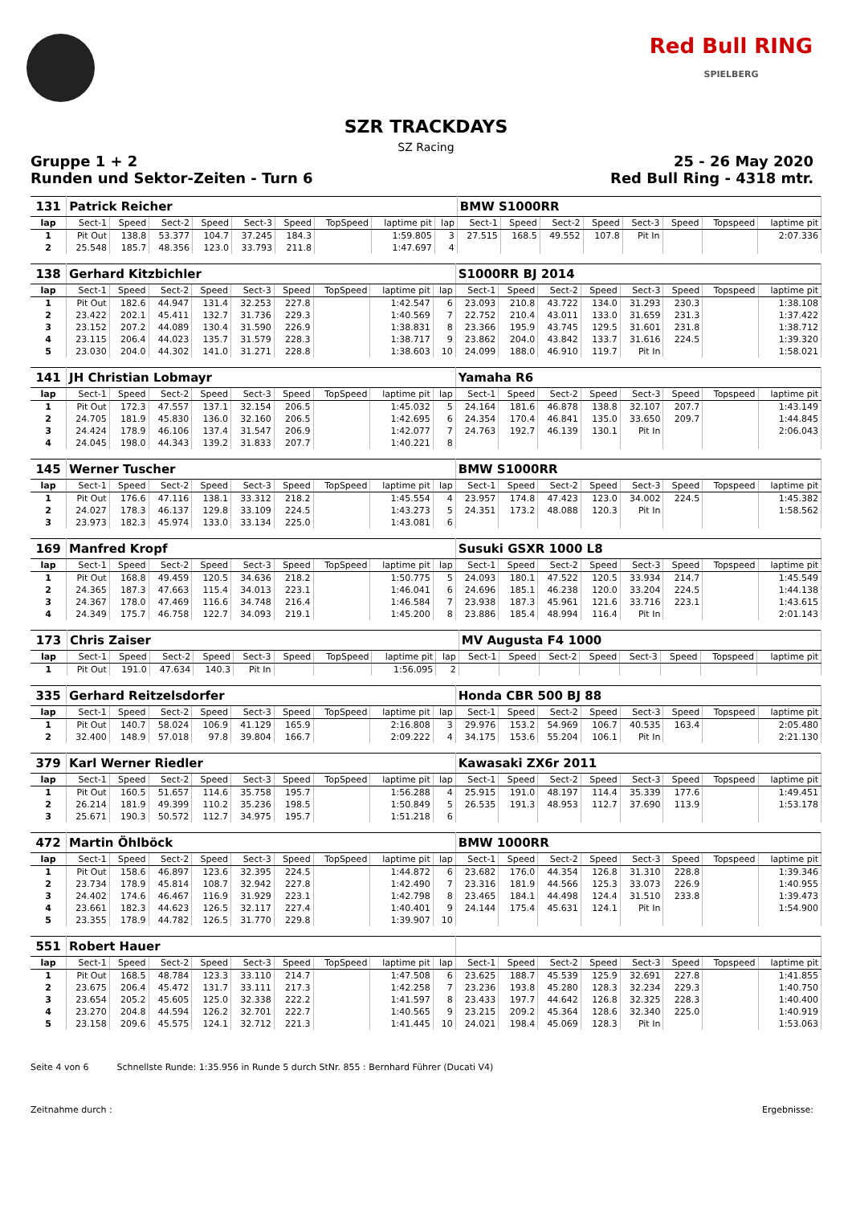Red Bull RING
SPIELBERG
SZR TRACKDAYS
SZ Racing
Gruppe 1 + 2 25 - 26 May 2020
Runden und Sektor-Zeiten - Turn 6 Red Bull Ring - 4318 mtr.
| 131 | Patrick Reicher | | | | | | | | | BMW S1000RR | | | | | | | |
| lap | Sect-1 | Speed | Sect-2 | Speed | Sect-3 | Speed | TopSpeed | laptime pit | lap | Sect-1 | Speed | Sect-2 | Speed | Sect-3 | Speed | Topspeed | laptime pit |
| 1 | Pit Out | 138.8 | 53.377 | 104.7 | 37.245 | 184.3 | | 1:59.805 | 3 | 27.515 | 168.5 | 49.552 | 107.8 | Pit In | | | 2:07.336 |
| 2 | 25.548 | 185.7 | 48.356 | 123.0 | 33.793 | 211.8 | | 1:47.697 | 4 | | | | | | | | |
| 138 | Gerhard Kitzbichler | | | | | | | | | S1000RR BJ 2014 | | | | | | | |
| lap | Sect-1 | Speed | Sect-2 | Speed | Sect-3 | Speed | TopSpeed | laptime pit | lap | Sect-1 | Speed | Sect-2 | Speed | Sect-3 | Speed | Topspeed | laptime pit |
| 1 | Pit Out | 182.6 | 44.947 | 131.4 | 32.253 | 227.8 | | 1:42.547 | 6 | 23.093 | 210.8 | 43.722 | 134.0 | 31.293 | 230.3 | | 1:38.108 |
| 2 | 23.422 | 202.1 | 45.411 | 132.7 | 31.736 | 229.3 | | 1:40.569 | 7 | 22.752 | 210.4 | 43.011 | 133.0 | 31.659 | 231.3 | | 1:37.422 |
| 3 | 23.152 | 207.2 | 44.089 | 130.4 | 31.590 | 226.9 | | 1:38.831 | 8 | 23.366 | 195.9 | 43.745 | 129.5 | 31.601 | 231.8 | | 1:38.712 |
| 4 | 23.115 | 206.4 | 44.023 | 135.7 | 31.579 | 228.3 | | 1:38.717 | 9 | 23.862 | 204.0 | 43.842 | 133.7 | 31.616 | 224.5 | | 1:39.320 |
| 5 | 23.030 | 204.0 | 44.302 | 141.0 | 31.271 | 228.8 | | 1:38.603 | 10 | 24.099 | 188.0 | 46.910 | 119.7 | Pit In | | | 1:58.021 |
| 141 | JH Christian Lobmayr | | | | | | | | | Yamaha R6 | | | | | | | |
| lap | Sect-1 | Speed | Sect-2 | Speed | Sect-3 | Speed | TopSpeed | laptime pit | lap | Sect-1 | Speed | Sect-2 | Speed | Sect-3 | Speed | Topspeed | laptime pit |
| 1 | Pit Out | 172.3 | 47.557 | 137.1 | 32.154 | 206.5 | | 1:45.032 | 5 | 24.164 | 181.6 | 46.878 | 138.8 | 32.107 | 207.7 | | 1:43.149 |
| 2 | 24.705 | 181.9 | 45.830 | 136.0 | 32.160 | 206.5 | | 1:42.695 | 6 | 24.354 | 170.4 | 46.841 | 135.0 | 33.650 | 209.7 | | 1:44.845 |
| 3 | 24.424 | 178.9 | 46.106 | 137.4 | 31.547 | 206.9 | | 1:42.077 | 7 | 24.763 | 192.7 | 46.139 | 130.1 | Pit In | | | 2:06.043 |
| 4 | 24.045 | 198.0 | 44.343 | 139.2 | 31.833 | 207.7 | | 1:40.221 | 8 | | | | | | | | |
| 145 | Werner Tuscher | | | | | | | | | BMW S1000RR | | | | | | | |
| lap | Sect-1 | Speed | Sect-2 | Speed | Sect-3 | Speed | TopSpeed | laptime pit | lap | Sect-1 | Speed | Sect-2 | Speed | Sect-3 | Speed | Topspeed | laptime pit |
| 1 | Pit Out | 176.6 | 47.116 | 138.1 | 33.312 | 218.2 | | 1:45.554 | 4 | 23.957 | 174.8 | 47.423 | 123.0 | 34.002 | 224.5 | | 1:45.382 |
| 2 | 24.027 | 178.3 | 46.137 | 129.8 | 33.109 | 224.5 | | 1:43.273 | 5 | 24.351 | 173.2 | 48.088 | 120.3 | Pit In | | | 1:58.562 |
| 3 | 23.973 | 182.3 | 45.974 | 133.0 | 33.134 | 225.0 | | 1:43.081 | 6 | | | | | | | | |
| 169 | Manfred Kropf | | | | | | | | | Susuki GSXR 1000 L8 | | | | | | | |
| lap | Sect-1 | Speed | Sect-2 | Speed | Sect-3 | Speed | TopSpeed | laptime pit | lap | Sect-1 | Speed | Sect-2 | Speed | Sect-3 | Speed | Topspeed | laptime pit |
| 1 | Pit Out | 168.8 | 49.459 | 120.5 | 34.636 | 218.2 | | 1:50.775 | 5 | 24.093 | 180.1 | 47.522 | 120.5 | 33.934 | 214.7 | | 1:45.549 |
| 2 | 24.365 | 187.3 | 47.663 | 115.4 | 34.013 | 223.1 | | 1:46.041 | 6 | 24.696 | 185.1 | 46.238 | 120.0 | 33.204 | 224.5 | | 1:44.138 |
| 3 | 24.367 | 178.0 | 47.469 | 116.6 | 34.748 | 216.4 | | 1:46.584 | 7 | 23.938 | 187.3 | 45.961 | 121.6 | 33.716 | 223.1 | | 1:43.615 |
| 4 | 24.349 | 175.7 | 46.758 | 122.7 | 34.093 | 219.1 | | 1:45.200 | 8 | 23.886 | 185.4 | 48.994 | 116.4 | Pit In | | | 2:01.143 |
| 173 | Chris Zaiser | | | | | | | | | MV Augusta F4 1000 | | | | | | | |
| lap | Sect-1 | Speed | Sect-2 | Speed | Sect-3 | Speed | TopSpeed | laptime pit | lap | Sect-1 | Speed | Sect-2 | Speed | Sect-3 | Speed | Topspeed | laptime pit |
| 1 | Pit Out | 191.0 | 47.634 | 140.3 | Pit In | | | 1:56.095 | 2 | | | | | | | | |
| 335 | Gerhard Reitzelsdorfer | | | | | | | | | Honda CBR 500 BJ 88 | | | | | | | |
| lap | Sect-1 | Speed | Sect-2 | Speed | Sect-3 | Speed | TopSpeed | laptime pit | lap | Sect-1 | Speed | Sect-2 | Speed | Sect-3 | Speed | Topspeed | laptime pit |
| 1 | Pit Out | 140.7 | 58.024 | 106.9 | 41.129 | 165.9 | | 2:16.808 | 3 | 29.976 | 153.2 | 54.969 | 106.7 | 40.535 | 163.4 | | 2:05.480 |
| 2 | 32.400 | 148.9 | 57.018 | 97.8 | 39.804 | 166.7 | | 2:09.222 | 4 | 34.175 | 153.6 | 55.204 | 106.1 | Pit In | | | 2:21.130 |
| 379 | Karl Werner Riedler | | | | | | | | | Kawasaki ZX6r 2011 | | | | | | | |
| lap | Sect-1 | Speed | Sect-2 | Speed | Sect-3 | Speed | TopSpeed | laptime pit | lap | Sect-1 | Speed | Sect-2 | Speed | Sect-3 | Speed | Topspeed | laptime pit |
| 1 | Pit Out | 160.5 | 51.657 | 114.6 | 35.758 | 195.7 | | 1:56.288 | 4 | 25.915 | 191.0 | 48.197 | 114.4 | 35.339 | 177.6 | | 1:49.451 |
| 2 | 26.214 | 181.9 | 49.399 | 110.2 | 35.236 | 198.5 | | 1:50.849 | 5 | 26.535 | 191.3 | 48.953 | 112.7 | 37.690 | 113.9 | | 1:53.178 |
| 3 | 25.671 | 190.3 | 50.572 | 112.7 | 34.975 | 195.7 | | 1:51.218 | 6 | | | | | | | | |
| 472 | Martin Öhlböck | | | | | | | | | BMW 1000RR | | | | | | | |
| lap | Sect-1 | Speed | Sect-2 | Speed | Sect-3 | Speed | TopSpeed | laptime pit | lap | Sect-1 | Speed | Sect-2 | Speed | Sect-3 | Speed | Topspeed | laptime pit |
| 1 | Pit Out | 158.6 | 46.897 | 123.6 | 32.395 | 224.5 | | 1:44.872 | 6 | 23.682 | 176.0 | 44.354 | 126.8 | 31.310 | 228.8 | | 1:39.346 |
| 2 | 23.734 | 178.9 | 45.814 | 108.7 | 32.942 | 227.8 | | 1:42.490 | 7 | 23.316 | 181.9 | 44.566 | 125.3 | 33.073 | 226.9 | | 1:40.955 |
| 3 | 24.402 | 174.6 | 46.467 | 116.9 | 31.929 | 223.1 | | 1:42.798 | 8 | 23.465 | 184.1 | 44.498 | 124.4 | 31.510 | 233.8 | | 1:39.473 |
| 4 | 23.661 | 182.3 | 44.623 | 126.5 | 32.117 | 227.4 | | 1:40.401 | 9 | 24.144 | 175.4 | 45.631 | 124.1 | Pit In | | | 1:54.900 |
| 5 | 23.355 | 178.9 | 44.782 | 126.5 | 31.770 | 229.8 | | 1:39.907 | 10 | | | | | | | | |
| 551 | Robert Hauer | | | | | | | | | | | | | | | | |
| lap | Sect-1 | Speed | Sect-2 | Speed | Sect-3 | Speed | TopSpeed | laptime pit | lap | Sect-1 | Speed | Sect-2 | Speed | Sect-3 | Speed | Topspeed | laptime pit |
| 1 | Pit Out | 168.5 | 48.784 | 123.3 | 33.110 | 214.7 | | 1:47.508 | 6 | 23.625 | 188.7 | 45.539 | 125.9 | 32.691 | 227.8 | | 1:41.855 |
| 2 | 23.675 | 206.4 | 45.472 | 131.7 | 33.111 | 217.3 | | 1:42.258 | 7 | 23.236 | 193.8 | 45.280 | 128.3 | 32.234 | 229.3 | | 1:40.750 |
| 3 | 23.654 | 205.2 | 45.605 | 125.0 | 32.338 | 222.2 | | 1:41.597 | 8 | 23.433 | 197.7 | 44.642 | 126.8 | 32.325 | 228.3 | | 1:40.400 |
| 4 | 23.270 | 204.8 | 44.594 | 126.2 | 32.701 | 222.7 | | 1:40.565 | 9 | 23.215 | 209.2 | 45.364 | 128.6 | 32.340 | 225.0 | | 1:40.919 |
| 5 | 23.158 | 209.6 | 45.575 | 124.1 | 32.712 | 221.3 | | 1:41.445 | 10 | 24.021 | 198.4 | 45.069 | 128.3 | Pit In | | | 1:53.063 |
Seite 4 von 6 Schnellste Runde: 1:35.956 in Runde 5 durch StNr. 855 : Bernhard Führer (Ducati V4)
Zeitnahme durch : Ergebnisse: